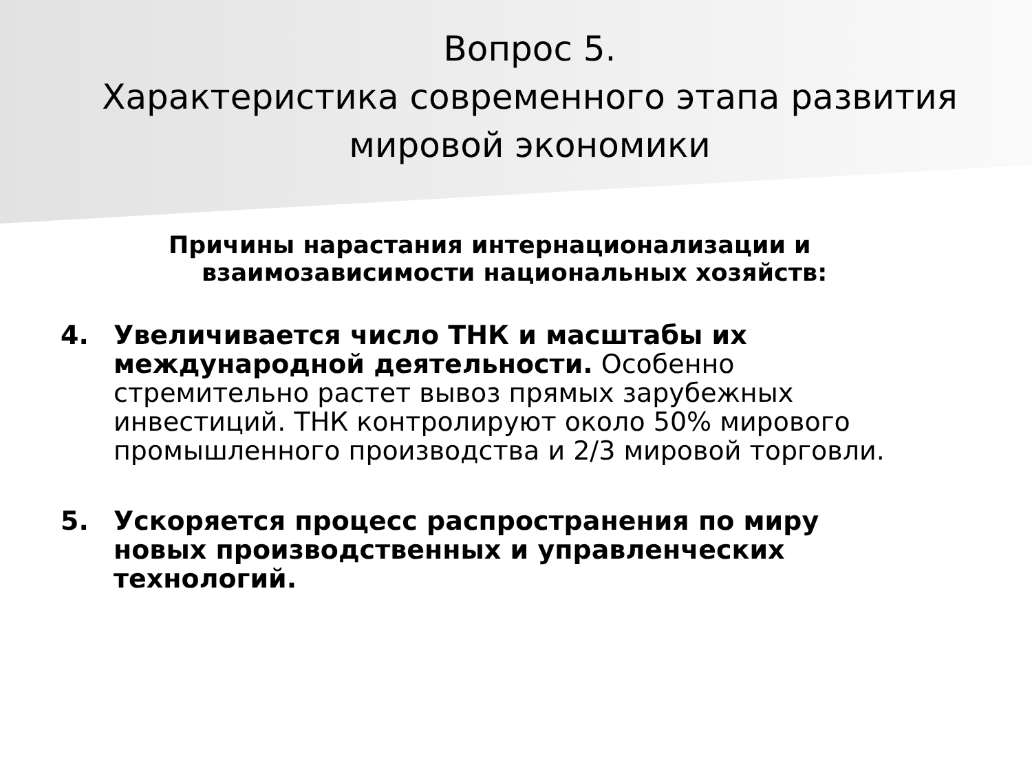Вопрос 5.
Характеристика современного этапа развития
мировой экономики
Причины нарастания интернационализации и
взаимозависимости национальных хозяйств:
4. Увеличивается число ТНК и масштабы их международной деятельности. Особенно стремительно растет вывоз прямых зарубежных инвестиций. ТНК контролируют около 50% мирового промышленного производства и 2/3 мировой торговли.
5. Ускоряется процесс распространения по миру новых производственных и управленческих технологий.